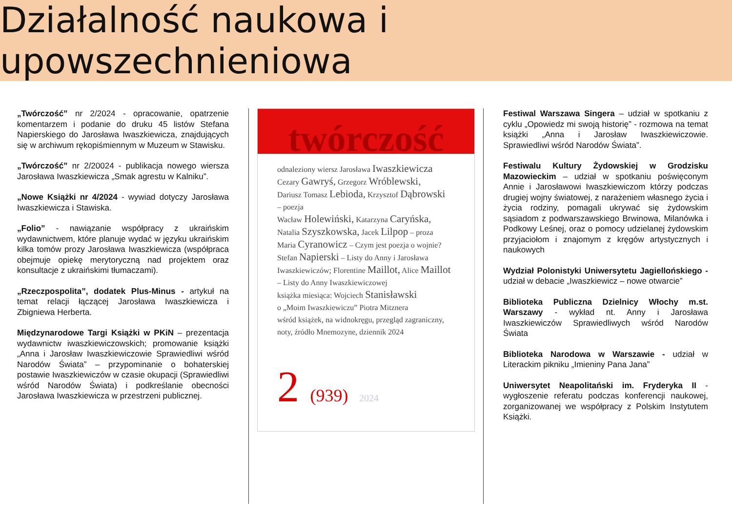Działalność naukowa i upowszechnieniowa
„Twórczość” nr 2/2024 - opracowanie, opatrzenie komentarzem i podanie do druku 45 listów Stefana Napierskiego do Jarosława Iwaszkiewicza, znajdujących się w archiwum rękopiśmiennym w Muzeum w Stawisku.
„Twórczość” nr 2/20024 - publikacja nowego wiersza Jarosława Iwaszkiewicza „Smak agrestu w Kalniku”.
„Nowe Książki nr 4/2024 - wywiad dotyczy Jarosława Iwaszkiewicza i Stawiska.
„Folio” - nawiązanie współpracy z ukraińskim wydawnictwem, które planuje wydać w języku ukraińskim kilka tomów prozy Jarosława Iwaszkiewicza (współpraca obejmuje opiekę merytoryczną nad projektem oraz konsultacje z ukraińskimi tłumaczami).
„Rzeczpospolita”, dodatek Plus-Minus - artykuł na temat relacji łączącej Jarosława Iwaszkiewicza i Zbigniewa Herberta.
Międzynarodowe Targi Książki w PKiN – prezentacja wydawnictw iwaszkiewiczowskich; promowanie książki „Anna i Jarosław Iwaszkiewiczowie Sprawiedliwi wśród Narodów Świata” – przypominanie o bohaterskiej postawie Iwaszkiewiczów w czasie okupacji (Sprawiedliwi wśród Narodów Świata) i podkreślanie obecności Jarosława Iwaszkiewicza w przestrzeni publicznej.
twórczość
odnaleziony wiersz Jarosława Iwaszkiewicza
Cezary Gawryś, Grzegorz Wróblewski,
Dariusz Tomasz Lebioda, Krzysztof Dąbrowski
– poezja
Wacław Holewiński, Katarzyna Caryńska,
Natalia Szyszkowska, Jacek Lilpop – proza
Maria Cyranowicz – Czym jest poezja o wojnie?
Stefan Napierski – Listy do Anny i Jarosława Iwaszkiewiczów; Florentine Maillot, Alice Maillot
– Listy do Anny Iwaszkiewiczowej
książka miesiąca: Wojciech Stanisławski
o „Moim Iwaszkiewiczu” Piotra Mitznera
wśród książek, na widnokręgu, przegląd zagraniczny, noty, źródło Mnemozyne, dziennik 2024
2 (939) 2024
Festiwal Warszawa Singera – udział w spotkaniu z cyklu „Opowiedz mi swoją historię” - rozmowa na temat książki „Anna i Jarosław Iwaszkiewiczowie. Sprawiedliwi wśród Narodów Świata”.
Festiwalu Kultury Żydowskiej w Grodzisku Mazowieckim – udział w spotkaniu poświęconym Annie i Jarosławowi Iwaszkiewiczom którzy podczas drugiej wojny światowej, z narażeniem własnego życia i życia rodziny, pomagali ukrywać się żydowskim sąsiadom z podwarszawskiego Brwinowa, Milanówka i Podkowy Leśnej, oraz o pomocy udzielanej żydowskim przyjaciołom i znajomym z kręgów artystycznych i naukowych
Wydział Polonistyki Uniwersytetu Jagiellońskiego - udział w debacie „Iwaszkiewicz – nowe otwarcie”
Biblioteka Publiczna Dzielnicy Włochy m.st. Warszawy - wykład nt. Anny i Jarosława Iwaszkiewiczów Sprawiedliwych wśród Narodów Świata
Biblioteka Narodowa w Warszawie - udział w Literackim pikniku „Imieniny Pana Jana”
Uniwersytet Neapolitański im. Fryderyka II - wygłoszenie referatu podczas konferencji naukowej, zorganizowanej we współpracy z Polskim Instytutem Książki.